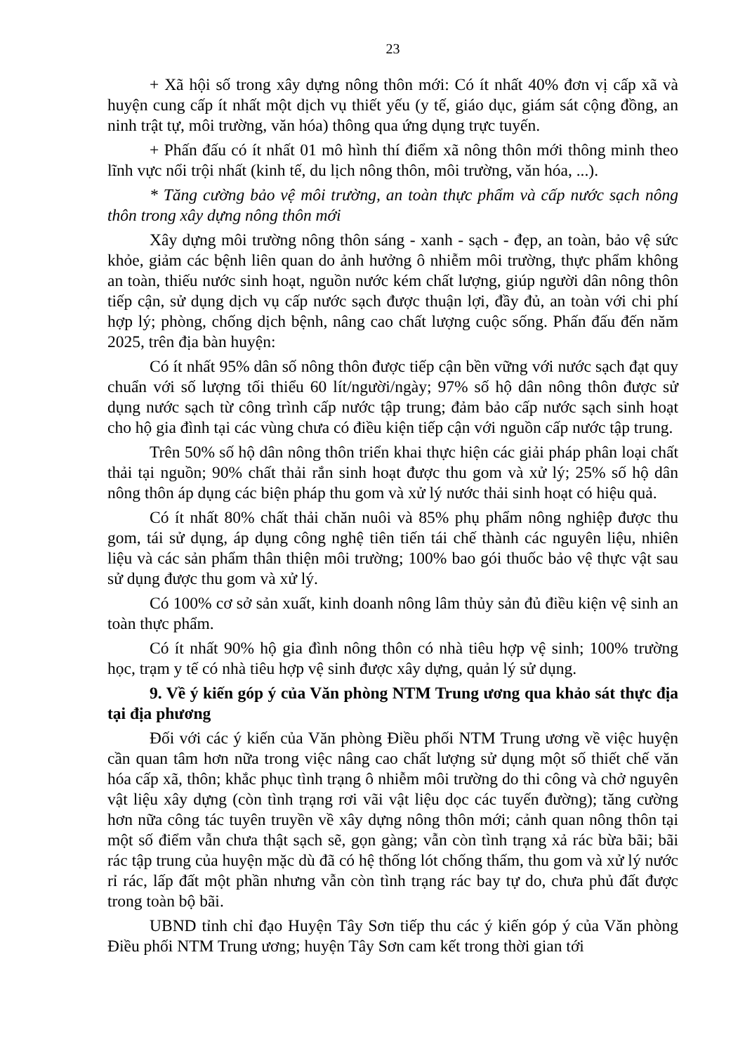23
+ Xã hội số trong xây dựng nông thôn mới: Có ít nhất 40% đơn vị cấp xã và huyện cung cấp ít nhất một dịch vụ thiết yếu (y tế, giáo dục, giám sát cộng đồng, an ninh trật tự, môi trường, văn hóa) thông qua ứng dụng trực tuyến.
+ Phấn đấu có ít nhất 01 mô hình thí điểm xã nông thôn mới thông minh theo lĩnh vực nổi trội nhất (kinh tế, du lịch nông thôn, môi trường, văn hóa, ...).
* Tăng cường bảo vệ môi trường, an toàn thực phẩm và cấp nước sạch nông thôn trong xây dựng nông thôn mới
Xây dựng môi trường nông thôn sáng - xanh - sạch - đẹp, an toàn, bảo vệ sức khỏe, giảm các bệnh liên quan do ảnh hưởng ô nhiễm môi trường, thực phẩm không an toàn, thiếu nước sinh hoạt, nguồn nước kém chất lượng, giúp người dân nông thôn tiếp cận, sử dụng dịch vụ cấp nước sạch được thuận lợi, đầy đủ, an toàn với chi phí hợp lý; phòng, chống dịch bệnh, nâng cao chất lượng cuộc sống. Phấn đấu đến năm 2025, trên địa bàn huyện:
Có ít nhất 95% dân số nông thôn được tiếp cận bền vững với nước sạch đạt quy chuẩn với số lượng tối thiểu 60 lít/người/ngày; 97% số hộ dân nông thôn được sử dụng nước sạch từ công trình cấp nước tập trung; đảm bảo cấp nước sạch sinh hoạt cho hộ gia đình tại các vùng chưa có điều kiện tiếp cận với nguồn cấp nước tập trung.
Trên 50% số hộ dân nông thôn triển khai thực hiện các giải pháp phân loại chất thải tại nguồn; 90% chất thải rắn sinh hoạt được thu gom và xử lý; 25% số hộ dân nông thôn áp dụng các biện pháp thu gom và xử lý nước thải sinh hoạt có hiệu quả.
Có ít nhất 80% chất thải chăn nuôi và 85% phụ phẩm nông nghiệp được thu gom, tái sử dụng, áp dụng công nghệ tiên tiến tái chế thành các nguyên liệu, nhiên liệu và các sản phẩm thân thiện môi trường; 100% bao gói thuốc bảo vệ thực vật sau sử dụng được thu gom và xử lý.
Có 100% cơ sở sản xuất, kinh doanh nông lâm thủy sản đủ điều kiện vệ sinh an toàn thực phẩm.
Có ít nhất 90% hộ gia đình nông thôn có nhà tiêu hợp vệ sinh; 100% trường học, trạm y tế có nhà tiêu hợp vệ sinh được xây dựng, quản lý sử dụng.
9. Về ý kiến góp ý của Văn phòng NTM Trung ương qua khảo sát thực địa tại địa phương
Đối với các ý kiến của Văn phòng Điều phối NTM Trung ương về việc huyện cần quan tâm hơn nữa trong việc nâng cao chất lượng sử dụng một số thiết chế văn hóa cấp xã, thôn; khắc phục tình trạng ô nhiễm môi trường do thi công và chở nguyên vật liệu xây dựng (còn tình trạng rơi vãi vật liệu dọc các tuyến đường); tăng cường hơn nữa công tác tuyên truyền về xây dựng nông thôn mới; cảnh quan nông thôn tại một số điểm vẫn chưa thật sạch sẽ, gọn gàng; vẫn còn tình trạng xả rác bừa bãi; bãi rác tập trung của huyện mặc dù đã có hệ thống lót chống thấm, thu gom và xử lý nước rỉ rác, lấp đất một phần nhưng vẫn còn tình trạng rác bay tự do, chưa phủ đất được trong toàn bộ bãi.
UBND tỉnh chỉ đạo Huyện Tây Sơn tiếp thu các ý kiến góp ý của Văn phòng Điều phối NTM Trung ương; huyện Tây Sơn cam kết trong thời gian tới